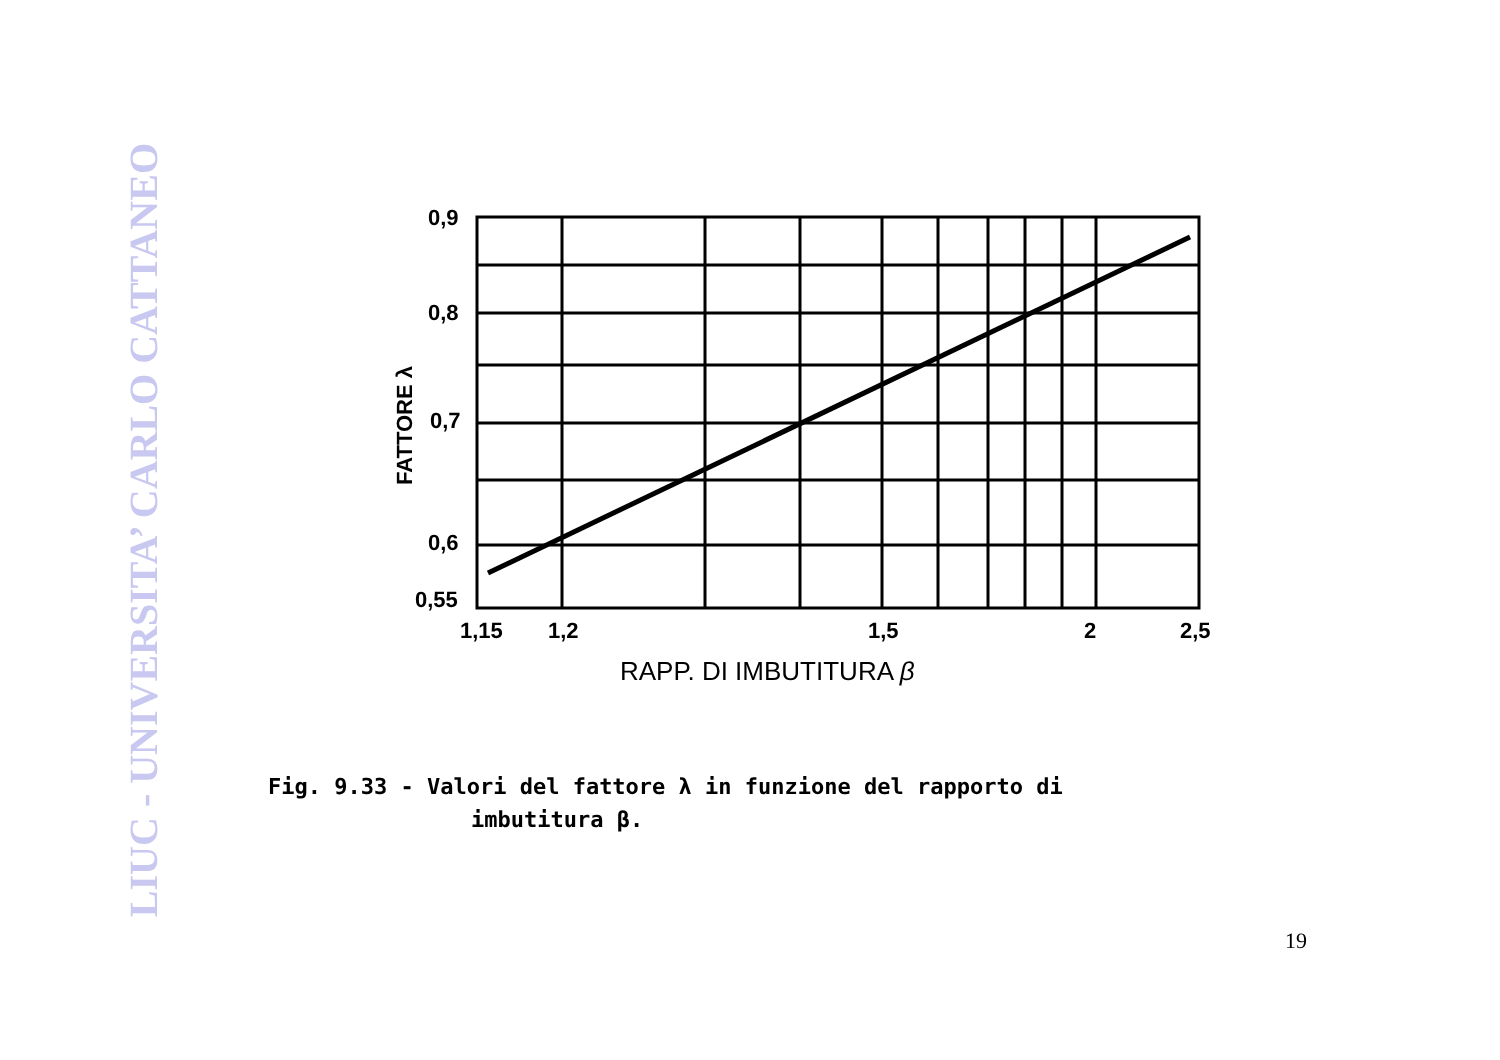LIUC - UNIVERSITA’ CARLO CATTANEO
0,9
0,8
0,7
0,6
0,55
1,15
1,2
1,5
2
2,5
FATTORE λ
RAPP. DI IMBUTITURA β
Fig. 9.33 - Valori del fattore λ in funzione del rapporto di
imbutitura β.
19